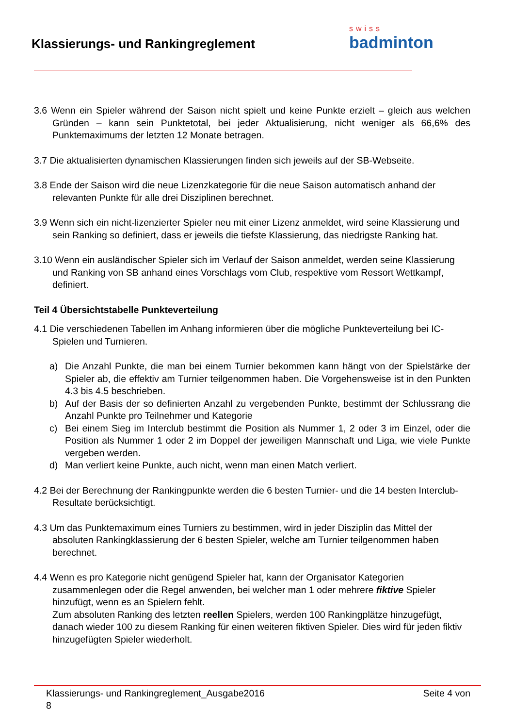Klassierungs- und Rankingreglement
swiss
badminton
3.6 Wenn ein Spieler während der Saison nicht spielt und keine Punkte erzielt – gleich aus welchen Gründen – kann sein Punktetotal, bei jeder Aktualisierung, nicht weniger als 66,6% des Punktemaximums der letzten 12 Monate betragen.
3.7 Die aktualisierten dynamischen Klassierungen finden sich jeweils auf der SB-Webseite.
3.8 Ende der Saison wird die neue Lizenzkategorie für die neue Saison automatisch anhand der relevanten Punkte für alle drei Disziplinen berechnet.
3.9 Wenn sich ein nicht-lizenzierter Spieler neu mit einer Lizenz anmeldet, wird seine Klassierung und sein Ranking so definiert, dass er jeweils die tiefste Klassierung, das niedrigste Ranking hat.
3.10 Wenn ein ausländischer Spieler sich im Verlauf der Saison anmeldet, werden seine Klassierung und Ranking von SB anhand eines Vorschlags vom Club, respektive vom Ressort Wettkampf, definiert.
Teil 4 Übersichtstabelle Punkteverteilung
4.1 Die verschiedenen Tabellen im Anhang informieren über die mögliche Punkteverteilung bei IC-Spielen und Turnieren.
a) Die Anzahl Punkte, die man bei einem Turnier bekommen kann hängt von der Spielstärke der Spieler ab, die effektiv am Turnier teilgenommen haben. Die Vorgehensweise ist in den Punkten 4.3 bis 4.5 beschrieben.
b) Auf der Basis der so definierten Anzahl zu vergebenden Punkte, bestimmt der Schlussrang die Anzahl Punkte pro Teilnehmer und Kategorie
c) Bei einem Sieg im Interclub bestimmt die Position als Nummer 1, 2 oder 3 im Einzel, oder die Position als Nummer 1 oder 2 im Doppel der jeweiligen Mannschaft und Liga, wie viele Punkte vergeben werden.
d) Man verliert keine Punkte, auch nicht, wenn man einen Match verliert.
4.2 Bei der Berechnung der Rankingpunkte werden die 6 besten Turnier- und die 14 besten Interclub-Resultate berücksichtigt.
4.3 Um das Punktemaximum eines Turniers zu bestimmen, wird in jeder Disziplin das Mittel der absoluten Rankingklassierung der 6 besten Spieler, welche am Turnier teilgenommen haben berechnet.
4.4 Wenn es pro Kategorie nicht genügend Spieler hat, kann der Organisator Kategorien zusammenlegen oder die Regel anwenden, bei welcher man 1 oder mehrere fiktive Spieler hinzufügt, wenn es an Spielern fehlt.
Zum absoluten Ranking des letzten reellen Spielers, werden 100 Rankingplätze hinzugefügt, danach wieder 100 zu diesem Ranking für einen weiteren fiktiven Spieler. Dies wird für jeden fiktiv hinzugefügten Spieler wiederholt.
Klassierungs- und Rankingreglement_Ausgabe2016
8 Seite 4 von